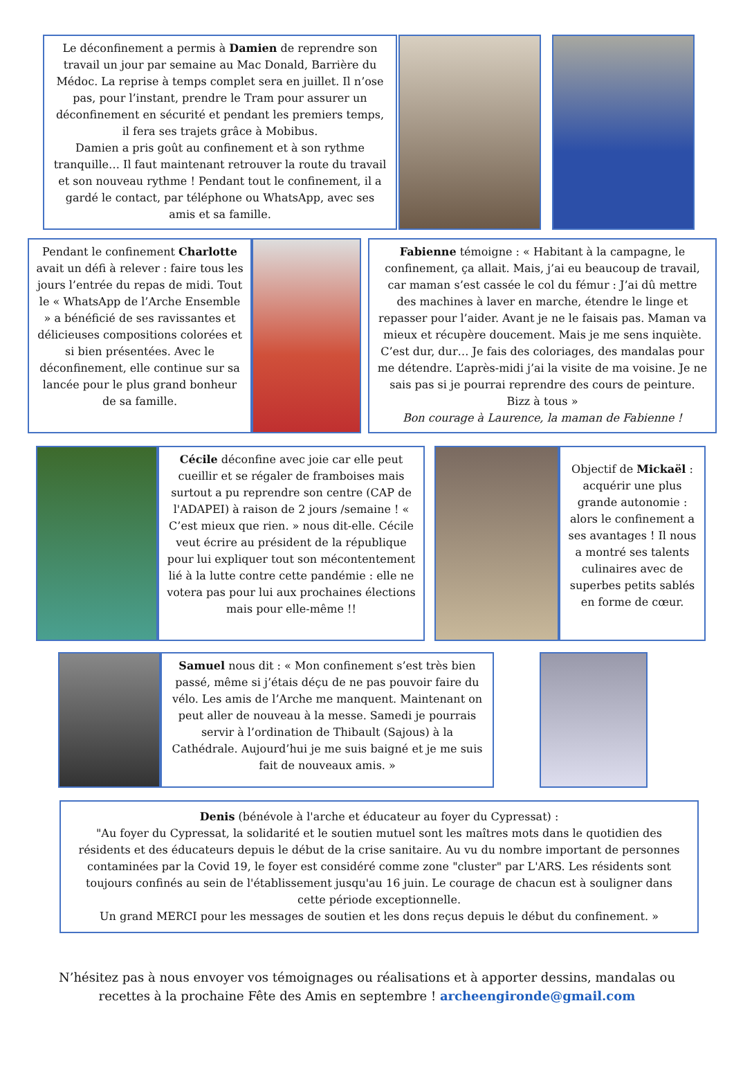Le déconfinement a permis à Damien de reprendre son travail un jour par semaine au Mac Donald, Barrière du Médoc. La reprise à temps complet sera en juillet. Il n’ose pas, pour l’instant, prendre le Tram pour assurer un déconfinement en sécurité et pendant les premiers temps, il fera ses trajets grâce à Mobibus.
Damien a pris goût au confinement et à son rythme tranquille… Il faut maintenant retrouver la route du travail et son nouveau rythme ! Pendant tout le confinement, il a gardé le contact, par téléphone ou WhatsApp, avec ses amis et sa famille.
Pendant le confinement Charlotte avait un défi à relever : faire tous les jours l’entrée du repas de midi. Tout le « WhatsApp de l’Arche Ensemble » a bénéficié de ses ravissantes et délicieuses compositions colorées et si bien présentées. Avec le déconfinement, elle continue sur sa lancée pour le plus grand bonheur de sa famille.
Fabienne témoigne : « Habitant à la campagne, le confinement, ça allait. Mais, j’ai eu beaucoup de travail, car maman s’est cassée le col du fémur : J’ai dû mettre des machines à laver en marche, étendre le linge et repasser pour l’aider. Avant je ne le faisais pas. Maman va mieux et récupère doucement. Mais je me sens inquiète. C’est dur, dur… Je fais des coloriages, des mandalas pour me détendre. L’après-midi j’ai la visite de ma voisine. Je ne sais pas si je pourrai reprendre des cours de peinture. Bizz à tous »
Bon courage à Laurence, la maman de Fabienne !
Cécile déconfine avec joie car elle peut cueillir et se régaler de framboises mais surtout a pu reprendre son centre (CAP de l'ADAPEI) à raison de 2 jours /semaine ! « C’est mieux que rien. » nous dit-elle. Cécile veut écrire au président de la république pour lui expliquer tout son mécontentement lié à la lutte contre cette pandémie : elle ne votera pas pour lui aux prochaines élections mais pour elle-même !!
Objectif de Mickaël : acquérir une plus grande autonomie : alors le confinement a ses avantages ! Il nous a montré ses talents culinaires avec de superbes petits sablés en forme de cœur.
Samuel nous dit : « Mon confinement s’est très bien passé, même si j’étais déçu de ne pas pouvoir faire du vélo. Les amis de l’Arche me manquent. Maintenant on peut aller de nouveau à la messe. Samedi je pourrais servir à l’ordination de Thibault (Sajous) à la Cathédrale. Aujourd’hui je me suis baigné et je me suis fait de nouveaux amis. »
Denis (bénévole à l'arche et éducateur au foyer du Cypressat) :
"Au foyer du Cypressat, la solidarité et le soutien mutuel sont les maîtres mots dans le quotidien des résidents et des éducateurs depuis le début de la crise sanitaire. Au vu du nombre important de personnes contaminées par la Covid 19, le foyer est considéré comme zone "cluster" par L'ARS. Les résidents sont toujours confinés au sein de l'établissement jusqu'au 16 juin. Le courage de chacun est à souligner dans cette période exceptionnelle.
Un grand MERCI pour les messages de soutien et les dons reçus depuis le début du confinement. »
N’hésitez pas à nous envoyer vos témoignages ou réalisations et à apporter dessins, mandalas ou recettes à la prochaine Fête des Amis en septembre ! archeengironde@gmail.com